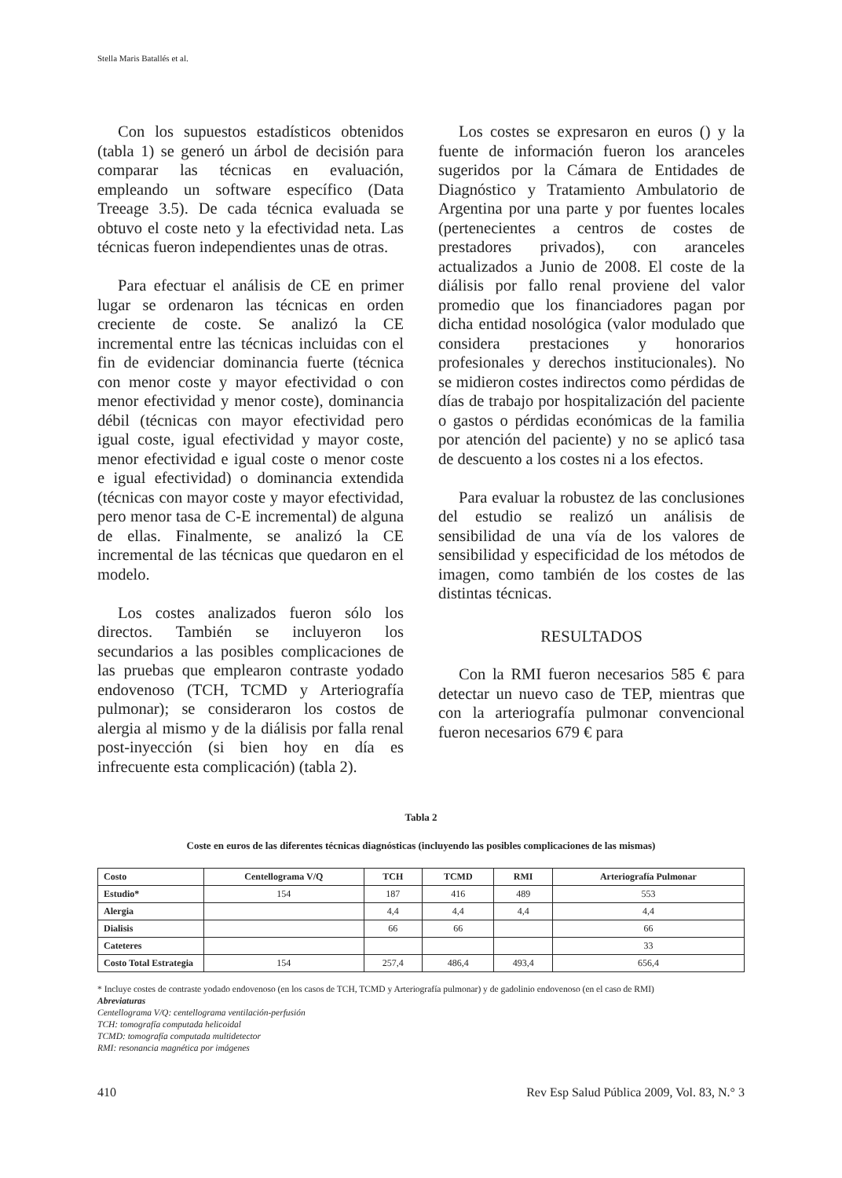Stella Maris Batallés et al.
Con los supuestos estadísticos obtenidos (tabla 1) se generó un árbol de decisión para comparar las técnicas en evaluación, empleando un software específico (Data Treeage 3.5). De cada técnica evaluada se obtuvo el coste neto y la efectividad neta. Las técnicas fueron independientes unas de otras.
Para efectuar el análisis de CE en primer lugar se ordenaron las técnicas en orden creciente de coste. Se analizó la CE incremental entre las técnicas incluidas con el fin de evidenciar dominancia fuerte (técnica con menor coste y mayor efectividad o con menor efectividad y menor coste), dominancia débil (técnicas con mayor efectividad pero igual coste, igual efectividad y mayor coste, menor efectividad e igual coste o menor coste e igual efectividad) o dominancia extendida (técnicas con mayor coste y mayor efectividad, pero menor tasa de C-E incremental) de alguna de ellas. Finalmente, se analizó la CE incremental de las técnicas que quedaron en el modelo.
Los costes analizados fueron sólo los directos. También se incluyeron los secundarios a las posibles complicaciones de las pruebas que emplearon contraste yodado endovenoso (TCH, TCMD y Arteriografía pulmonar); se consideraron los costos de alergia al mismo y de la diálisis por falla renal post-inyección (si bien hoy en día es infrecuente esta complicación) (tabla 2).
Los costes se expresaron en euros () y la fuente de información fueron los aranceles sugeridos por la Cámara de Entidades de Diagnóstico y Tratamiento Ambulatorio de Argentina por una parte y por fuentes locales (pertenecientes a centros de costes de prestadores privados), con aranceles actualizados a Junio de 2008. El coste de la diálisis por fallo renal proviene del valor promedio que los financiadores pagan por dicha entidad nosológica (valor modulado que considera prestaciones y honorarios profesionales y derechos institucionales). No se midieron costes indirectos como pérdidas de días de trabajo por hospitalización del paciente o gastos o pérdidas económicas de la familia por atención del paciente) y no se aplicó tasa de descuento a los costes ni a los efectos.
Para evaluar la robustez de las conclusiones del estudio se realizó un análisis de sensibilidad de una vía de los valores de sensibilidad y especificidad de los métodos de imagen, como también de los costes de las distintas técnicas.
RESULTADOS
Con la RMI fueron necesarios 585 € para detectar un nuevo caso de TEP, mientras que con la arteriografía pulmonar convencional fueron necesarios 679 € para
Tabla 2
Coste en euros de las diferentes técnicas diagnósticas (incluyendo las posibles complicaciones de las mismas)
| Costo | Centellograma V/Q | TCH | TCMD | RMI | Arteriografía Pulmonar |
| --- | --- | --- | --- | --- | --- |
| Estudio* | 154 | 187 | 416 | 489 | 553 |
| Alergia | | 4,4 | 4,4 | 4,4 | 4,4 |
| Dialisis | | 66 | 66 | | 66 |
| Cateteres | | | | | 33 |
| Costo Total Estrategia | 154 | 257,4 | 486,4 | 493,4 | 656,4 |
* Incluye costes de contraste yodado endovenoso (en los casos de TCH, TCMD y Arteriografía pulmonar) y de gadolinio endovenoso (en el caso de RMI)
Abreviaturas
Centellograma V/Q: centellograma ventilación-perfusión
TCH: tomografía computada helicoidal
TCMD: tomografía computada multidetector
RMI: resonancia magnética por imágenes
410 Rev Esp Salud Pública 2009, Vol. 83, N.° 3